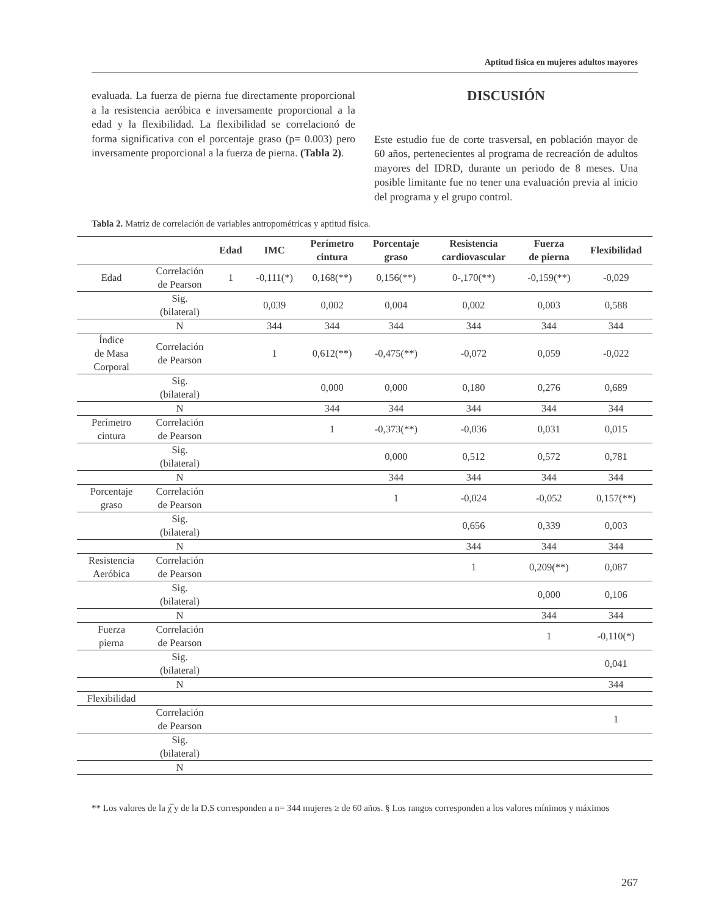Aptitud física en mujeres adultos mayores
evaluada. La fuerza de pierna fue directamente proporcional a la resistencia aeróbica e inversamente proporcional a la edad y la flexibilidad. La flexibilidad se correlacionó de forma significativa con el porcentaje graso (p= 0.003) pero inversamente proporcional a la fuerza de pierna. (Tabla 2).
DISCUSIÓN
Este estudio fue de corte trasversal, en población mayor de 60 años, pertenecientes al programa de recreación de adultos mayores del IDRD, durante un periodo de 8 meses. Una posible limitante fue no tener una evaluación previa al inicio del programa y el grupo control.
Tabla 2. Matriz de correlación de variables antropométricas y aptitud física.
| | | Edad | IMC | Perímetro cintura | Porcentaje graso | Resistencia cardiovascular | Fuerza de pierna | Flexibilidad |
| --- | --- | --- | --- | --- | --- | --- | --- | --- |
| Edad | Correlación de Pearson | 1 | -0,111(*) | 0,168(**) | 0,156(**) | 0-,170(**) | -0,159(**) | -0,029 |
| | Sig. (bilateral) | | 0,039 | 0,002 | 0,004 | 0,002 | 0,003 | 0,588 |
| | N | | 344 | 344 | 344 | 344 | 344 | 344 |
| Índice de Masa Corporal | Correlación de Pearson | | 1 | 0,612(**) | -0,475(**) | -0,072 | 0,059 | -0,022 |
| | Sig. (bilateral) | | | 0,000 | 0,000 | 0,180 | 0,276 | 0,689 |
| | N | | | 344 | 344 | 344 | 344 | 344 |
| Perímetro cintura | Correlación de Pearson | | | 1 | -0,373(**) | -0,036 | 0,031 | 0,015 |
| | Sig. (bilateral) | | | | 0,000 | 0,512 | 0,572 | 0,781 |
| | N | | | | 344 | 344 | 344 | 344 |
| Porcentaje graso | Correlación de Pearson | | | | 1 | -0,024 | -0,052 | 0,157(**) |
| | Sig. (bilateral) | | | | | 0,656 | 0,339 | 0,003 |
| | N | | | | | 344 | 344 | 344 |
| Resistencia Aeróbica | Correlación de Pearson | | | | | 1 | 0,209(**) | 0,087 |
| | Sig. (bilateral) | | | | | | 0,000 | 0,106 |
| | N | | | | | | 344 | 344 |
| Fuerza pierna | Correlación de Pearson | | | | | | 1 | -0,110(*) |
| | Sig. (bilateral) | | | | | | | 0,041 |
| | N | | | | | | | 344 |
| Flexibilidad | | | | | | | | |
| | Correlación de Pearson | | | | | | | 1 |
| | Sig. (bilateral) | | | | | | | |
| | N | | | | | | | |
** Los valores de la χ̅ y de la D.S corresponden a n= 344 mujeres ≥ de 60 años. § Los rangos corresponden a los valores mínimos y máximos
267